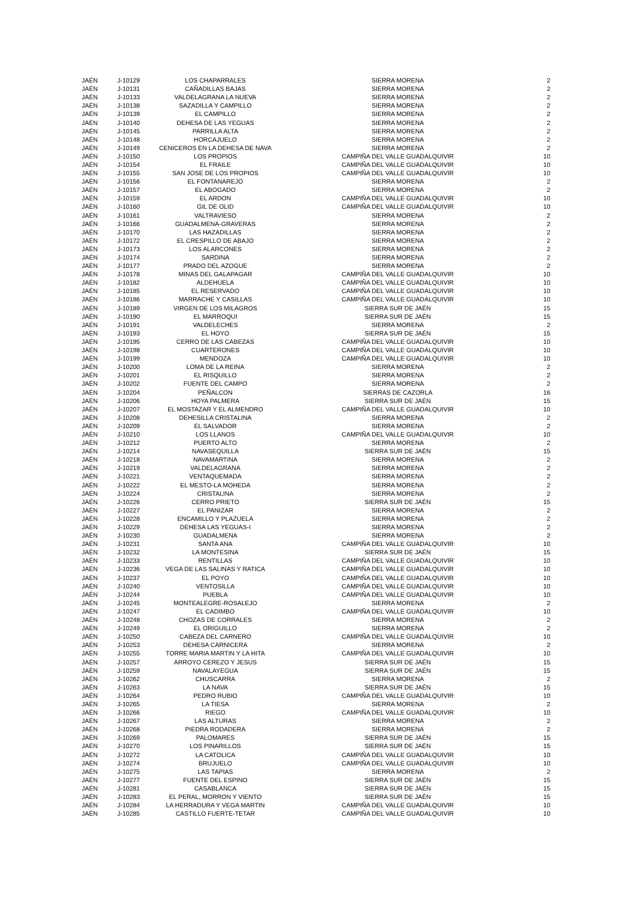| JAÉN | J-10129 | LOS CHAPARRALES | SIERRA MORENA | 2 |
| JAÉN | J-10131 | CAÑADILLAS BAJAS | SIERRA MORENA | 2 |
| JAÉN | J-10133 | VALDELAGRANA LA NUEVA | SIERRA MORENA | 2 |
| JAÉN | J-10138 | SAZADILLA Y CAMPILLO | SIERRA MORENA | 2 |
| JAÉN | J-10139 | EL CAMPILLO | SIERRA MORENA | 2 |
| JAÉN | J-10140 | DEHESA DE LAS YEGUAS | SIERRA MORENA | 2 |
| JAÉN | J-10145 | PARRILLA ALTA | SIERRA MORENA | 2 |
| JAÉN | J-10148 | HORCAJUELO | SIERRA MORENA | 2 |
| JAÉN | J-10149 | CENICEROS EN LA DEHESA DE NAVA | SIERRA MORENA | 2 |
| JAÉN | J-10150 | LOS PROPIOS | CAMPIÑA DEL VALLE GUADALQUIVIR | 10 |
| JAÉN | J-10154 | EL FRAILE | CAMPIÑA DEL VALLE GUADALQUIVIR | 10 |
| JAÉN | J-10155 | SAN JOSE DE LOS PROPIOS | CAMPIÑA DEL VALLE GUADALQUIVIR | 10 |
| JAÉN | J-10156 | EL FONTANAREJO | SIERRA MORENA | 2 |
| JAÉN | J-10157 | EL ABOGADO | SIERRA MORENA | 2 |
| JAÉN | J-10159 | EL ARDON | CAMPIÑA DEL VALLE GUADALQUIVIR | 10 |
| JAÉN | J-10160 | GIL DE OLID | CAMPIÑA DEL VALLE GUADALQUIVIR | 10 |
| JAÉN | J-10161 | VALTRAVIESO | SIERRA MORENA | 2 |
| JAÉN | J-10166 | GUADALMENA-GRAVERAS | SIERRA MORENA | 2 |
| JAÉN | J-10170 | LAS HAZADILLAS | SIERRA MORENA | 2 |
| JAÉN | J-10172 | EL CRESPILLO DE ABAJO | SIERRA MORENA | 2 |
| JAÉN | J-10173 | LOS ALARCONES | SIERRA MORENA | 2 |
| JAÉN | J-10174 | SARDINA | SIERRA MORENA | 2 |
| JAÉN | J-10177 | PRADO DEL AZOGUE | SIERRA MORENA | 2 |
| JAÉN | J-10178 | MINAS DEL GALAPAGAR | CAMPIÑA DEL VALLE GUADALQUIVIR | 10 |
| JAÉN | J-10182 | ALDEHUELA | CAMPIÑA DEL VALLE GUADALQUIVIR | 10 |
| JAÉN | J-10185 | EL RESERVADO | CAMPIÑA DEL VALLE GUADALQUIVIR | 10 |
| JAÉN | J-10186 | MARRACHE Y CASILLAS | CAMPIÑA DEL VALLE GUADALQUIVIR | 10 |
| JAÉN | J-10189 | VIRGEN DE LOS MILAGROS | SIERRA SUR DE JAÉN | 15 |
| JAÉN | J-10190 | EL MARROQUI | SIERRA SUR DE JAÉN | 15 |
| JAÉN | J-10191 | VALDELECHES | SIERRA MORENA | 2 |
| JAÉN | J-10193 | EL HOYO | SIERRA SUR DE JAÉN | 15 |
| JAÉN | J-10195 | CERRO DE LAS CABEZAS | CAMPIÑA DEL VALLE GUADALQUIVIR | 10 |
| JAÉN | J-10198 | CUARTERONES | CAMPIÑA DEL VALLE GUADALQUIVIR | 10 |
| JAÉN | J-10199 | MENDOZA | CAMPIÑA DEL VALLE GUADALQUIVIR | 10 |
| JAÉN | J-10200 | LOMA DE LA REINA | SIERRA MORENA | 2 |
| JAÉN | J-10201 | EL RISQUILLO | SIERRA MORENA | 2 |
| JAÉN | J-10202 | FUENTE DEL CAMPO | SIERRA MORENA | 2 |
| JAÉN | J-10204 | PEÑALCON | SIERRAS DE CAZORLA | 16 |
| JAÉN | J-10206 | HOYA PALMERA | SIERRA SUR DE JAÉN | 15 |
| JAÉN | J-10207 | EL MOSTAZAR Y EL ALMENDRO | CAMPIÑA DEL VALLE GUADALQUIVIR | 10 |
| JAÉN | J-10208 | DEHESILLA CRISTALINA | SIERRA MORENA | 2 |
| JAÉN | J-10209 | EL SALVADOR | SIERRA MORENA | 2 |
| JAÉN | J-10210 | LOS LLANOS | CAMPIÑA DEL VALLE GUADALQUIVIR | 10 |
| JAÉN | J-10212 | PUERTO ALTO | SIERRA MORENA | 2 |
| JAÉN | J-10214 | NAVASEQUILLA | SIERRA SUR DE JAÉN | 15 |
| JAÉN | J-10218 | NAVAMARTINA | SIERRA MORENA | 2 |
| JAÉN | J-10219 | VALDELAGRANA | SIERRA MORENA | 2 |
| JAÉN | J-10221 | VENTAQUEMADA | SIERRA MORENA | 2 |
| JAÉN | J-10222 | EL MESTO-LA MOHEDA | SIERRA MORENA | 2 |
| JAÉN | J-10224 | CRISTALINA | SIERRA MORENA | 2 |
| JAÉN | J-10226 | CERRO PRIETO | SIERRA SUR DE JAÉN | 15 |
| JAÉN | J-10227 | EL PANIZAR | SIERRA MORENA | 2 |
| JAÉN | J-10228 | ENCAMILLO Y PLAZUELA | SIERRA MORENA | 2 |
| JAÉN | J-10229 | DEHESA LAS YEGUAS-I | SIERRA MORENA | 2 |
| JAÉN | J-10230 | GUADALMENA | SIERRA MORENA | 2 |
| JAÉN | J-10231 | SANTA ANA | CAMPIÑA DEL VALLE GUADALQUIVIR | 10 |
| JAÉN | J-10232 | LA MONTESINA | SIERRA SUR DE JAÉN | 15 |
| JAÉN | J-10233 | RENTILLAS | CAMPIÑA DEL VALLE GUADALQUIVIR | 10 |
| JAÉN | J-10236 | VEGA DE LAS SALINAS Y RATICA | CAMPIÑA DEL VALLE GUADALQUIVIR | 10 |
| JAÉN | J-10237 | EL POYO | CAMPIÑA DEL VALLE GUADALQUIVIR | 10 |
| JAÉN | J-10240 | VENTOSILLA | CAMPIÑA DEL VALLE GUADALQUIVIR | 10 |
| JAÉN | J-10244 | PUEBLA | CAMPIÑA DEL VALLE GUADALQUIVIR | 10 |
| JAÉN | J-10245 | MONTEALEGRE-ROSALEJO | SIERRA MORENA | 2 |
| JAÉN | J-10247 | EL CADIMBO | CAMPIÑA DEL VALLE GUADALQUIVIR | 10 |
| JAÉN | J-10248 | CHOZAS DE CORRALES | SIERRA MORENA | 2 |
| JAÉN | J-10249 | EL ORIGUILLO | SIERRA MORENA | 2 |
| JAÉN | J-10250 | CABEZA DEL CARNERO | CAMPIÑA DEL VALLE GUADALQUIVIR | 10 |
| JAÉN | J-10253 | DEHESA CARNICERA | SIERRA MORENA | 2 |
| JAÉN | J-10255 | TORRE MARIA MARTIN Y LA HITA | CAMPIÑA DEL VALLE GUADALQUIVIR | 10 |
| JAÉN | J-10257 | ARROYO CEREZO Y JESUS | SIERRA SUR DE JAÉN | 15 |
| JAÉN | J-10259 | NAVALAYEGUA | SIERRA SUR DE JAÉN | 15 |
| JAÉN | J-10262 | CHUSCARRA | SIERRA MORENA | 2 |
| JAÉN | J-10263 | LA NAVA | SIERRA SUR DE JAÉN | 15 |
| JAÉN | J-10264 | PEDRO RUBIO | CAMPIÑA DEL VALLE GUADALQUIVIR | 10 |
| JAÉN | J-10265 | LA TIESA | SIERRA MORENA | 2 |
| JAÉN | J-10266 | RIEGO | CAMPIÑA DEL VALLE GUADALQUIVIR | 10 |
| JAÉN | J-10267 | LAS ALTURAS | SIERRA MORENA | 2 |
| JAÉN | J-10268 | PIEDRA RODADERA | SIERRA MORENA | 2 |
| JAÉN | J-10269 | PALOMARES | SIERRA SUR DE JAÉN | 15 |
| JAÉN | J-10270 | LOS PINARILLOS | SIERRA SUR DE JAÉN | 15 |
| JAÉN | J-10272 | LA CATOLICA | CAMPIÑA DEL VALLE GUADALQUIVIR | 10 |
| JAÉN | J-10274 | BRUJUELO | CAMPIÑA DEL VALLE GUADALQUIVIR | 10 |
| JAÉN | J-10275 | LAS TAPIAS | SIERRA MORENA | 2 |
| JAÉN | J-10277 | FUENTE DEL ESPINO | SIERRA SUR DE JAÉN | 15 |
| JAÉN | J-10281 | CASABLANCA | SIERRA SUR DE JAÉN | 15 |
| JAÉN | J-10283 | EL PERAL, MORRON Y VIENTO | SIERRA SUR DE JAÉN | 15 |
| JAÉN | J-10284 | LA HERRADURA Y VEGA MARTIN | CAMPIÑA DEL VALLE GUADALQUIVIR | 10 |
| JAÉN | J-10285 | CASTILLO FUERTE-TETAR | CAMPIÑA DEL VALLE GUADALQUIVIR | 10 |